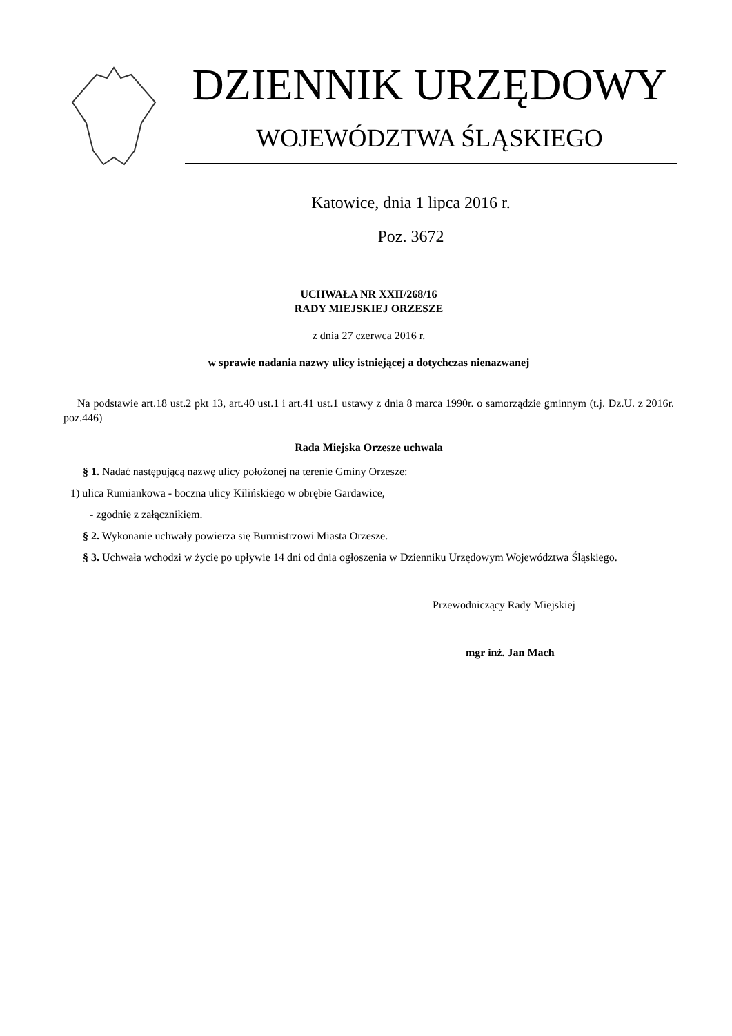DZIENNIK URZĘDOWY
WOJEWÓDZTWA ŚLĄSKIEGO
Katowice, dnia 1 lipca 2016 r.
Poz. 3672
UCHWAŁA NR XXII/268/16
RADY MIEJSKIEJ ORZESZE
z dnia 27 czerwca 2016 r.
w sprawie nadania nazwy ulicy istniejącej a dotychczas nienazwanej
Na podstawie art.18 ust.2 pkt 13, art.40 ust.1 i art.41 ust.1 ustawy z dnia 8 marca 1990r. o samorządzie gminnym (t.j. Dz.U. z 2016r. poz.446)
Rada Miejska Orzesze uchwala
§ 1. Nadać następującą nazwę ulicy położonej na terenie Gminy Orzesze:
1) ulica Rumiankowa - boczna ulicy Kilińskiego w obrębie Gardawice,
- zgodnie z załącznikiem.
§ 2. Wykonanie uchwały powierza się Burmistrzowi Miasta Orzesze.
§ 3. Uchwała wchodzi w życie po upływie 14 dni od dnia ogłoszenia w Dzienniku Urzędowym Województwa Śląskiego.
Przewodniczący Rady Miejskiej
mgr inż. Jan Mach